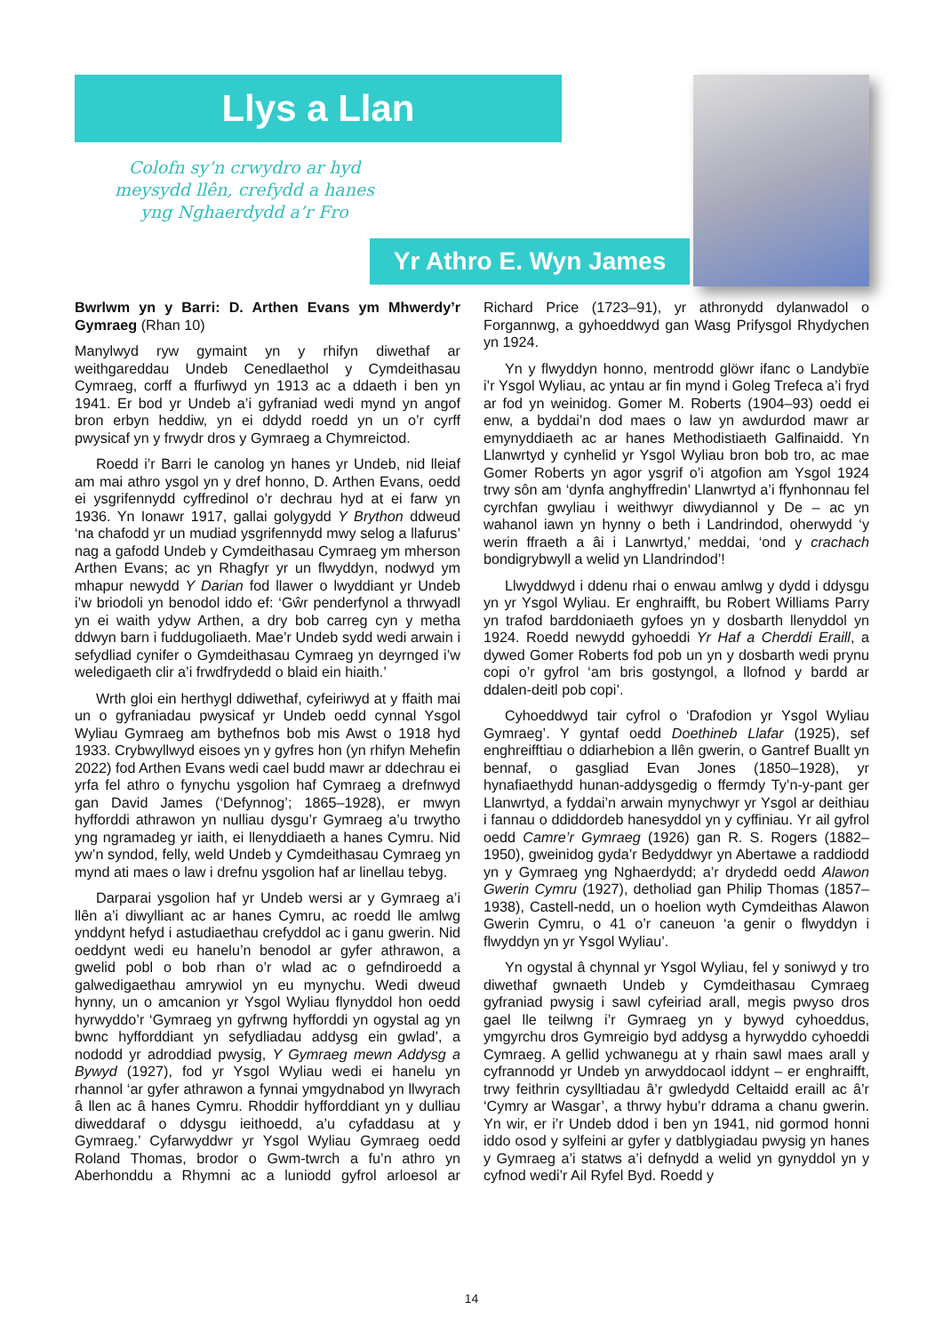Llys a Llan
Colofn sy’n crwydro ar hyd meysydd llên, crefydd a hanes yng Nghaerdydd a’r Fro
Yr Athro E. Wyn James
Bwrlwm yn y Barri: D. Arthen Evans ym Mhwerdy’r Gymraeg (Rhan 10)
Manylwyd ryw gymaint yn y rhifyn diwethaf ar weithgareddau Undeb Cenedlaethol y Cymdeithasau Cymraeg, corff a ffurfiwyd yn 1913 ac a ddaeth i ben yn 1941. Er bod yr Undeb a’i gyfraniad wedi mynd yn angof bron erbyn heddiw, yn ei ddydd roedd yn un o’r cyrff pwysicaf yn y frwydr dros y Gymraeg a Chymreictod.
Roedd i’r Barri le canolog yn hanes yr Undeb, nid lleiaf am mai athro ysgol yn y dref honno, D. Arthen Evans, oedd ei ysgrifennydd cyffredinol o’r dechrau hyd at ei farw yn 1936. Yn Ionawr 1917, gallai golygydd Y Brython ddweud ‘na chafodd yr un mudiad ysgrifennydd mwy selog a llafurus’ nag a gafodd Undeb y Cymdeithasau Cymraeg ym mherson Arthen Evans; ac yn Rhagfyr yr un flwyddyn, nodwyd ym mhapur newydd Y Darian fod llawer o lwyddiant yr Undeb i’w briodoli yn benodol iddo ef: ‘Gŵr penderfynol a thrwyadl yn ei waith ydyw Arthen, a dry bob carreg cyn y metha ddwyn barn i fuddugoliaeth. Mae’r Undeb sydd wedi arwain i sefydliad cynifer o Gymdeithasau Cymraeg yn deyrnged i’w weledigaeth clir a’i frwdfrydedd o blaid ein hiaith.’
Wrth gloi ein herthygl ddiwethaf, cyfeiriwyd at y ffaith mai un o gyfraniadau pwysicaf yr Undeb oedd cynnal Ysgol Wyliau Gymraeg am bythefnos bob mis Awst o 1918 hyd 1933. Crybwyllwyd eisoes yn y gyfres hon (yn rhifyn Mehefin 2022) fod Arthen Evans wedi cael budd mawr ar ddechrau ei yrfa fel athro o fynychu ysgolion haf Cymraeg a drefnwyd gan David James (‘Defynnog’; 1865–1928), er mwyn hyfforddi athrawon yn nulliau dysgu’r Gymraeg a’u trwytho yng ngramadeg yr iaith, ei llenyddiaeth a hanes Cymru. Nid yw’n syndod, felly, weld Undeb y Cymdeithasau Cymraeg yn mynd ati maes o law i drefnu ysgolion haf ar linellau tebyg.
Darparai ysgolion haf yr Undeb wersi ar y Gymraeg a’i llên a’i diwylliant ac ar hanes Cymru, ac roedd lle amlwg ynddynt hefyd i astudiaethau crefyddol ac i ganu gwerin. Nid oeddynt wedi eu hanelu’n benodol ar gyfer athrawon, a gwelid pobl o bob rhan o’r wlad ac o gefndiroedd a galwedigaethau amrywiol yn eu mynychu. Wedi dweud hynny, un o amcanion yr Ysgol Wyliau flynyddol hon oedd hyrwyddo’r ‘Gymraeg yn gyfrwng hyfforddi yn ogystal ag yn bwnc hyfforddiant yn sefydliadau addysg ein gwlad’, a nododd yr adroddiad pwysig, Y Gymraeg mewn Addysg a Bywyd (1927), fod yr Ysgol Wyliau wedi ei hanelu yn rhannol ‘ar gyfer athrawon a fynnai ymgydnabod yn llwyrach â llen ac â hanes Cymru. Rhoddir hyfforddiant yn y dulliau diweddaraf o ddysgu ieithoedd, a’u cyfaddasu at y Gymraeg.’ Cyfarwyddwr yr Ysgol Wyliau Gymraeg oedd Roland Thomas, brodor o Gwm-twrch a fu’n athro yn Aberhonddu a Rhymni ac a luniodd gyfrol arloesol ar Richard Price (1723–91), yr athronydd dylanwadol o Forgannwg, a gyhoeddwyd gan Wasg Prifysgol Rhydychen yn 1924.
Yn y flwyddyn honno, mentrodd glöwr ifanc o Landybïe i’r Ysgol Wyliau, ac yntau ar fin mynd i Goleg Trefeca a’i fryd ar fod yn weinidog. Gomer M. Roberts (1904–93) oedd ei enw, a byddai’n dod maes o law yn awdurdod mawr ar emynyddiaeth ac ar hanes Methodistiaeth Galfinaidd. Yn Llanwrtyd y cynhelid yr Ysgol Wyliau bron bob tro, ac mae Gomer Roberts yn agor ysgrif o’i atgofion am Ysgol 1924 trwy sôn am ‘dynfa anghyffredin’ Llanwrtyd a’i ffynhonnau fel cyrchfan gwyliau i weithwyr diwydiannol y De – ac yn wahanol iawn yn hynny o beth i Landrindod, oherwydd ‘y werin ffraeth a âi i Lanwrtyd,’ meddai, ‘ond y crachach bondigrybwyll a welid yn Llandrindod’!
Llwyddwyd i ddenu rhai o enwau amlwg y dydd i ddysgu yn yr Ysgol Wyliau. Er enghraifft, bu Robert Williams Parry yn trafod barddoniaeth gyfoes yn y dosbarth llenyddol yn 1924. Roedd newydd gyhoeddi Yr Haf a Cherddi Eraill, a dywed Gomer Roberts fod pob un yn y dosbarth wedi prynu copi o’r gyfrol ‘am bris gostyngol, a llofnod y bardd ar ddalen-deitl pob copi’.
Cyhoeddwyd tair cyfrol o ‘Drafodion yr Ysgol Wyliau Gymraeg’. Y gyntaf oedd Doethineb Llafar (1925), sef enghreifftiau o ddiarhebion a llên gwerin, o Gantref Buallt yn bennaf, o gasgliad Evan Jones (1850–1928), yr hynafiaethydd hunan-addysgedig o ffermdy Ty’n-y-pant ger Llanwrtyd, a fyddai’n arwain mynychwyr yr Ysgol ar deithiau i fannau o ddiddordeb hanesyddol yn y cyffiniau. Yr ail gyfrol oedd Camre’r Gymraeg (1926) gan R. S. Rogers (1882–1950), gweinidog gyda’r Bedyddwyr yn Abertawe a raddiodd yn y Gymraeg yng Nghaerdydd; a’r drydedd oedd Alawon Gwerin Cymru (1927), detholiad gan Philip Thomas (1857–1938), Castell-nedd, un o hoelion wyth Cymdeithas Alawon Gwerin Cymru, o 41 o’r caneuon ‘a genir o flwyddyn i flwyddyn yn yr Ysgol Wyliau’.
Yn ogystal â chynnal yr Ysgol Wyliau, fel y soniwyd y tro diwethaf gwnaeth Undeb y Cymdeithasau Cymraeg gyfraniad pwysig i sawl cyfeiriad arall, megis pwyso dros gael lle teilwng i’r Gymraeg yn y bywyd cyhoeddus, ymgyrchu dros Gymreigio byd addysg a hyrwyddo cyhoeddi Cymraeg. A gellid ychwanegu at y rhain sawl maes arall y cyfrannodd yr Undeb yn arwyddocaol iddynt – er enghraifft, trwy feithrin cysylltiadau â’r gwledydd Celtaidd eraill ac â’r ‘Cymry ar Wasgar’, a thrwy hybu’r ddrama a chanu gwerin. Yn wir, er i’r Undeb ddod i ben yn 1941, nid gormod honni iddo osod y sylfeini ar gyfer y datblygiadau pwysig yn hanes y Gymraeg a’i statws a’i defnydd a welid yn gynyddol yn y cyfnod wedi’r Ail Ryfel Byd. Roedd y
14